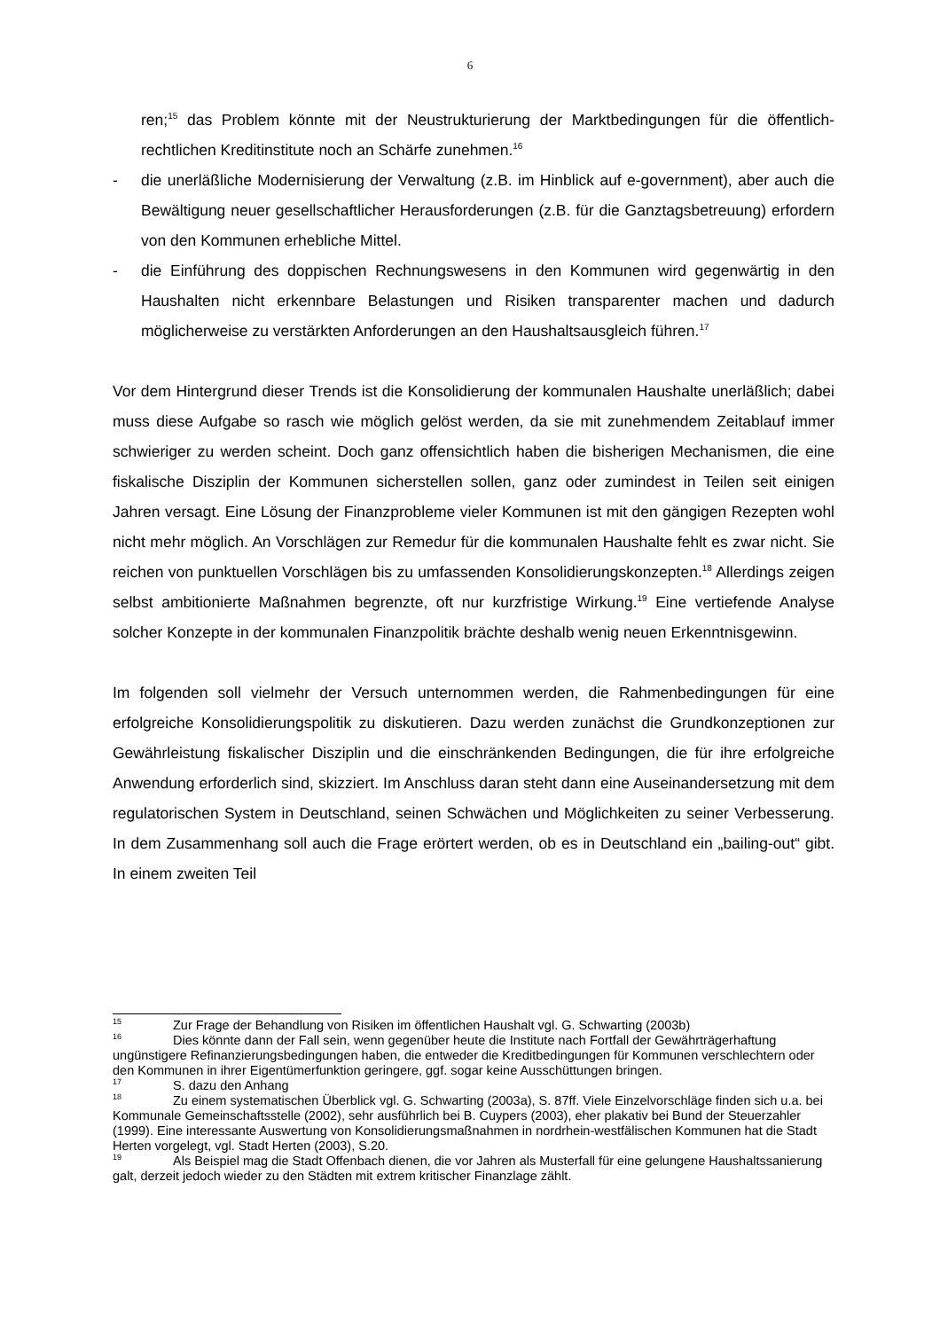6
ren;<sup>15</sup> das Problem könnte mit der Neustrukturierung der Marktbedingungen für die öffentlich-rechtlichen Kreditinstitute noch an Schärfe zunehmen.<sup>16</sup>
- die unerläßliche Modernisierung der Verwaltung (z.B. im Hinblick auf e-government), aber auch die Bewältigung neuer gesellschaftlicher Herausforderungen (z.B. für die Ganztagsbetreuung) erfordern von den Kommunen erhebliche Mittel.
- die Einführung des doppischen Rechnungswesens in den Kommunen wird gegenwärtig in den Haushalten nicht erkennbare Belastungen und Risiken transparenter machen und dadurch möglicherweise zu verstärkten Anforderungen an den Haushaltsausgleich führen.<sup>17</sup>
Vor dem Hintergrund dieser Trends ist die Konsolidierung der kommunalen Haushalte unerläßlich; dabei muss diese Aufgabe so rasch wie möglich gelöst werden, da sie mit zunehmendem Zeitablauf immer schwieriger zu werden scheint. Doch ganz offensichtlich haben die bisherigen Mechanismen, die eine fiskalische Disziplin der Kommunen sicherstellen sollen, ganz oder zumindest in Teilen seit einigen Jahren versagt. Eine Lösung der Finanzprobleme vieler Kommunen ist mit den gängigen Rezepten wohl nicht mehr möglich. An Vorschlägen zur Remedur für die kommunalen Haushalte fehlt es zwar nicht. Sie reichen von punktuellen Vorschlägen bis zu umfassenden Konsolidierungskonzepten.<sup>18</sup> Allerdings zeigen selbst ambitionierte Maßnahmen begrenzte, oft nur kurzfristige Wirkung.<sup>19</sup> Eine vertiefende Analyse solcher Konzepte in der kommunalen Finanzpolitik brächte deshalb wenig neuen Erkenntnisgewinn.
Im folgenden soll vielmehr der Versuch unternommen werden, die Rahmenbedingungen für eine erfolgreiche Konsolidierungspolitik zu diskutieren. Dazu werden zunächst die Grundkonzeptionen zur Gewährleistung fiskalischer Disziplin und die einschränkenden Bedingungen, die für ihre erfolgreiche Anwendung erforderlich sind, skizziert. Im Anschluss daran steht dann eine Auseinandersetzung mit dem regulatorischen System in Deutschland, seinen Schwächen und Möglichkeiten zu seiner Verbesserung. In dem Zusammenhang soll auch die Frage erörtert werden, ob es in Deutschland ein „bailing-out“ gibt. In einem zweiten Teil
<sup>15</sup> Zur Frage der Behandlung von Risiken im öffentlichen Haushalt vgl. G. Schwarting (2003b)
<sup>16</sup> Dies könnte dann der Fall sein, wenn gegenüber heute die Institute nach Fortfall der Gewährträgerhaftung ungünstigere Refinanzierungsbedingungen haben, die entweder die Kreditbedingungen für Kommunen verschlechtern oder den Kommunen in ihrer Eigentümerfunktion geringere, ggf. sogar keine Ausschüttungen bringen.
<sup>17</sup> S. dazu den Anhang
<sup>18</sup> Zu einem systematischen Überblick vgl. G. Schwarting (2003a), S. 87ff. Viele Einzelvorschläge finden sich u.a. bei Kommunale Gemeinschaftsstelle (2002), sehr ausführlich bei B. Cuypers (2003), eher plakativ bei Bund der Steuerzahler (1999). Eine interessante Auswertung von Konsolidierungsmaßnahmen in nordrhein-westfälischen Kommunen hat die Stadt Herten vorgelegt, vgl. Stadt Herten (2003), S.20.
<sup>19</sup> Als Beispiel mag die Stadt Offenbach dienen, die vor Jahren als Musterfall für eine gelungene Haushaltssanierung galt, derzeit jedoch wieder zu den Städten mit extrem kritischer Finanzlage zählt.